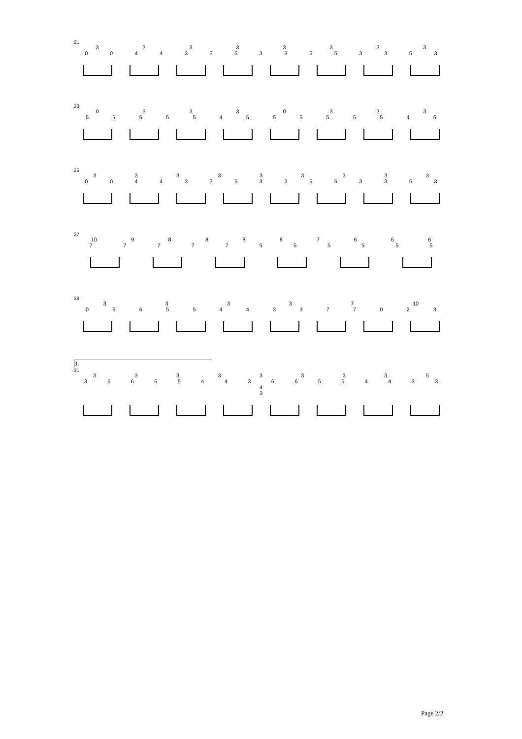21
33333333
004433533553353
23
03330333
55555455555545
25
333333333
004433533553353
27
10 988887666
77777555555
29
33337 10
06655443377023
3.
31
333333335
3665544366554433
4
3
Page 2/2